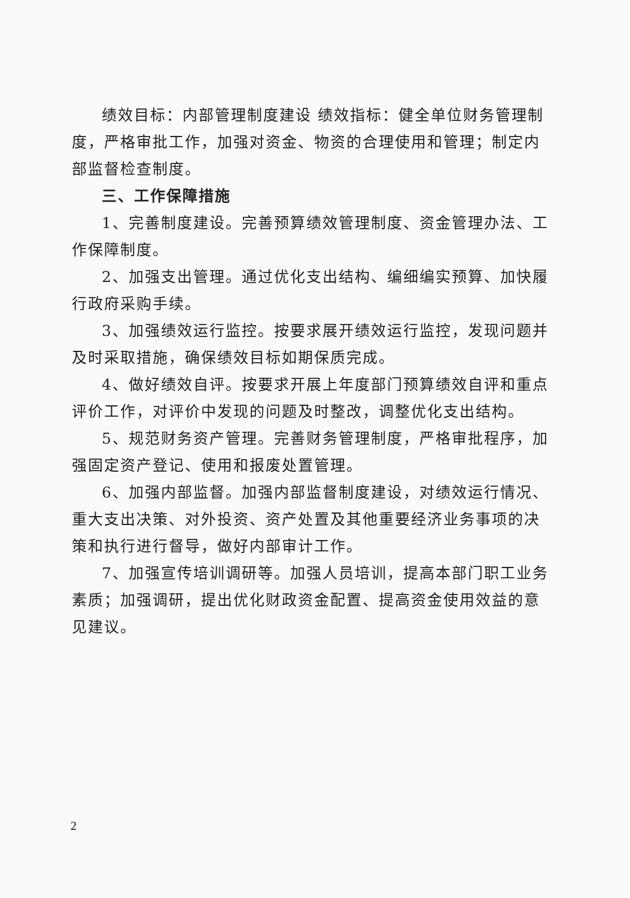绩效目标：内部管理制度建设 绩效指标：健全单位财务管理制度，严格审批工作，加强对资金、物资的合理使用和管理；制定内部监督检查制度。
三、工作保障措施
1、完善制度建设。完善预算绩效管理制度、资金管理办法、工作保障制度。
2、加强支出管理。通过优化支出结构、编细编实预算、加快履行政府采购手续。
3、加强绩效运行监控。按要求展开绩效运行监控，发现问题并及时采取措施，确保绩效目标如期保质完成。
4、做好绩效自评。按要求开展上年度部门预算绩效自评和重点评价工作，对评价中发现的问题及时整改，调整优化支出结构。
5、规范财务资产管理。完善财务管理制度，严格审批程序，加强固定资产登记、使用和报废处置管理。
6、加强内部监督。加强内部监督制度建设，对绩效运行情况、重大支出决策、对外投资、资产处置及其他重要经济业务事项的决策和执行进行督导，做好内部审计工作。
7、加强宣传培训调研等。加强人员培训，提高本部门职工业务素质；加强调研，提出优化财政资金配置、提高资金使用效益的意见建议。
2